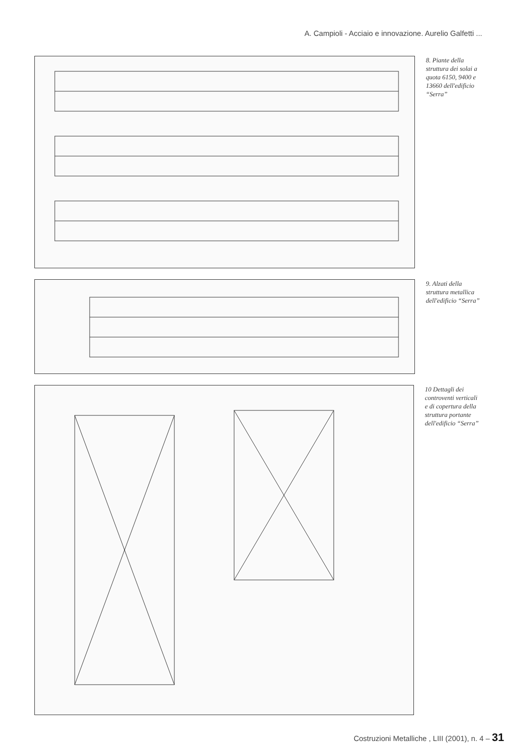A. Campioli - Acciaio e innovazione. Aurelio Galfetti ...
8. Piante della struttura dei solai a quota 6150, 9400 e 13660 dell'edificio “Serra”
9. Alzati della struttura metallica dell'edificio “Serra”
10 Dettagli dei controventi verticali e di copertura della struttura portante dell'edificio “Serra”
Costruzioni Metalliche , LIII (2001), n. 4 – 31